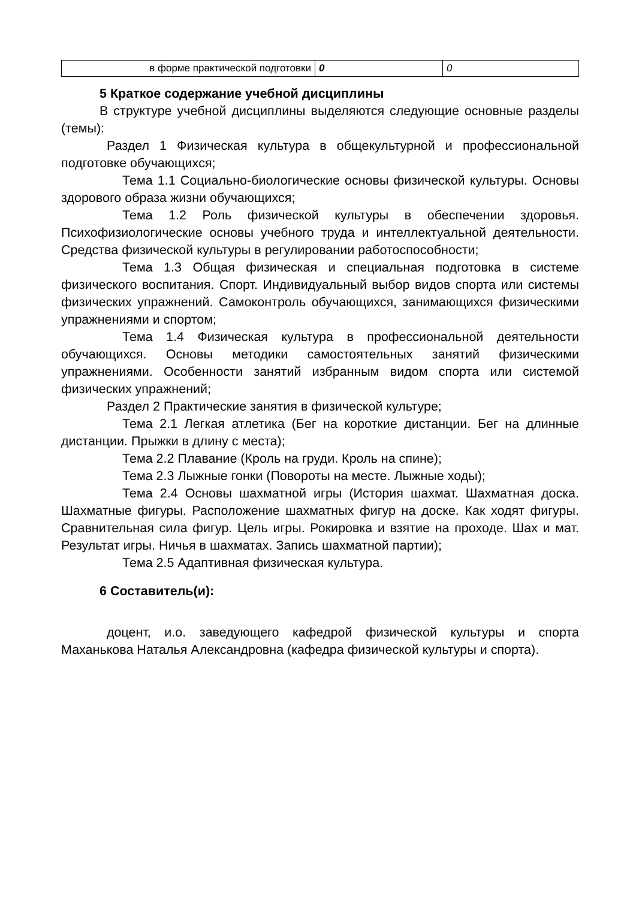| в форме практической подготовки | 0 | 0 |
5 Краткое содержание учебной дисциплины
В структуре учебной дисциплины выделяются следующие основные разделы (темы):
Раздел 1 Физическая культура в общекультурной и профессиональной подготовке обучающихся;
Тема 1.1 Социально-биологические основы физической культуры. Основы здорового образа жизни обучающихся;
Тема 1.2 Роль физической культуры в обеспечении здоровья. Психофизиологические основы учебного труда и интеллектуальной деятельности. Средства физической культуры в регулировании работоспособности;
Тема 1.3 Общая физическая и специальная подготовка в системе физического воспитания. Спорт. Индивидуальный выбор видов спорта или системы физических упражнений. Самоконтроль обучающихся, занимающихся физическими упражнениями и спортом;
Тема 1.4 Физическая культура в профессиональной деятельности обучающихся. Основы методики самостоятельных занятий физическими упражнениями. Особенности занятий избранным видом спорта или системой физических упражнений;
Раздел 2 Практические занятия в физической культуре;
Тема 2.1 Легкая атлетика (Бег на короткие дистанции. Бег на длинные дистанции. Прыжки в длину с места);
Тема 2.2 Плавание (Кроль на груди. Кроль на спине);
Тема 2.3 Лыжные гонки (Повороты на месте. Лыжные ходы);
Тема 2.4 Основы шахматной игры (История шахмат. Шахматная доска. Шахматные фигуры. Расположение шахматных фигур на доске. Как ходят фигуры. Сравнительная сила фигур. Цель игры. Рокировка и взятие на проходе. Шах и мат. Результат игры. Ничья в шахматах. Запись шахматной партии);
Тема 2.5 Адаптивная физическая культура.
6 Составитель(и):
доцент, и.о. заведующего кафедрой физической культуры и спорта Маханькова Наталья Александровна (кафедра физической культуры и спорта).